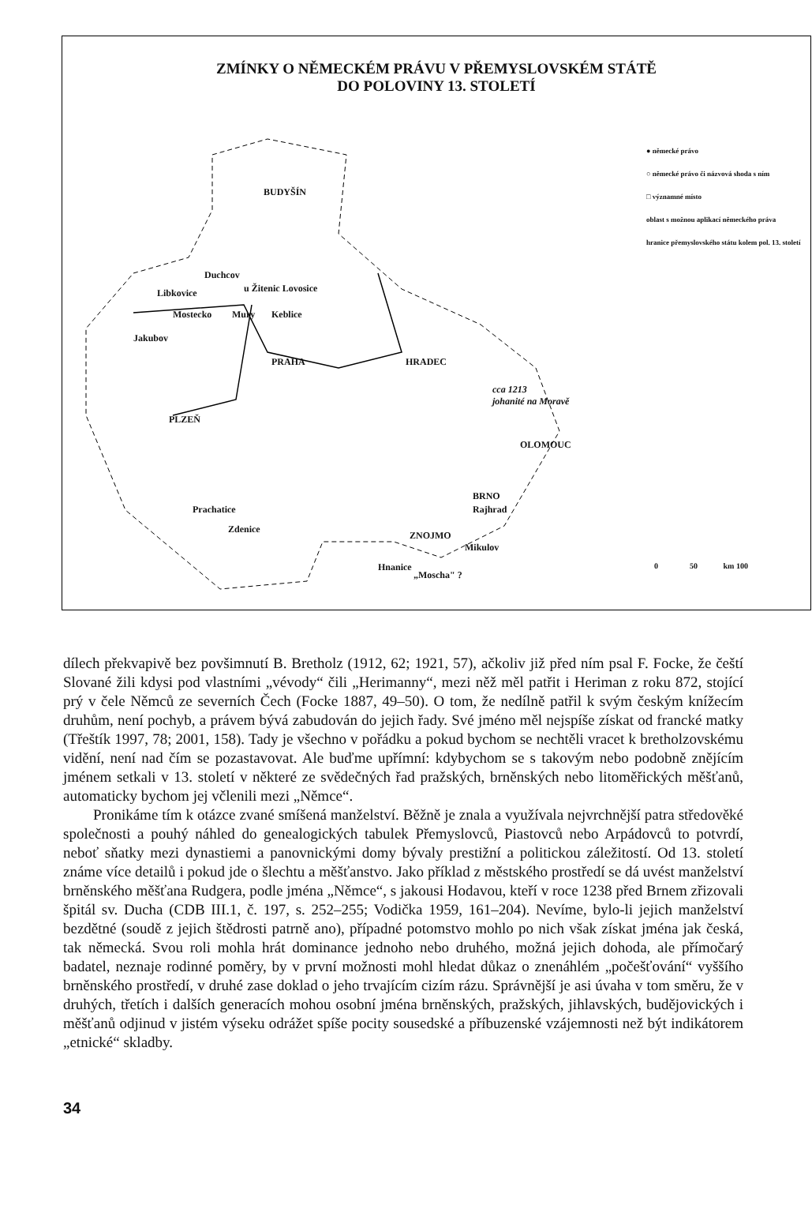ZMÍNKY O NĚMECKÉM PRÁVU V PŘEMYSLOVSKÉM STÁTĚ
DO POLOVINY 13. STOLETÍ
BUDYŠÍN
Duchcov
Libkovice u Žitenic Lovosice
Mostecko Mury Keblice
Jakubov
PRAHA HRADEC
cca 1213
johanité na Moravě
PLZEŇ
OLOMOUC
BRNO
Rajhrad Prachatice
Zdenice
ZNOJMO
Mikulov
Hnanice
„Moscha" ?
● německé právo
○ německé právo či názvová shoda s ním
□ významné místo
oblast s možnou aplikací německého práva
hranice přemyslovského státu kolem pol. 13. století
0 50 km 100
dílech překvapivě bez povšimnutí B. Bretholz (1912, 62; 1921, 57), ačkoliv již před ním psal F. Focke, že čeští Slované žili kdysi pod vlastními „vévody“ čili „Herimanny“, mezi něž měl patřit i Heriman z roku 872, stojící prý v čele Němců ze severních Čech (Focke 1887, 49–50). O tom, že nedílně patřil k svým českým knížecím druhům, není pochyb, a právem bývá zabudován do jejich řady. Své jméno měl nejspíše získat od francké matky (Třeštík 1997, 78; 2001, 158). Tady je všechno v pořádku a pokud bychom se nechtěli vracet k bretholzovskému vidění, není nad čím se pozastavovat. Ale buďme upřímní: kdybychom se s takovým nebo podobně znějícím jménem setkali v 13. století v některé ze svědečných řad pražských, brněnských nebo litoměřických měšťanů, automaticky bychom jej včlenili mezi „Němce“.
Pronikáme tím k otázce zvané smíšená manželství. Běžně je znala a využívala nejvrchnější patra středověké společnosti a pouhý náhled do genealogických tabulek Přemyslovců, Piastovců nebo Arpádovců to potvrdí, neboť sňatky mezi dynastiemi a panovnickými domy bývaly prestižní a politickou záležitostí. Od 13. století známe více detailů i pokud jde o šlechtu a měšťanstvo. Jako příklad z městského prostředí se dá uvést manželství brněnského měšťana Rudgera, podle jména „Němce“, s jakousi Hodavou, kteří v roce 1238 před Brnem zřizovali špitál sv. Ducha (CDB III.1, č. 197, s. 252–255; Vodička 1959, 161–204). Nevíme, bylo-li jejich manželství bezdětné (soudě z jejich štědrosti patrně ano), případné potomstvo mohlo po nich však získat jména jak česká, tak německá. Svou roli mohla hrát dominance jednoho nebo druhého, možná jejich dohoda, ale přímočarý badatel, neznaje rodinné poměry, by v první možnosti mohl hledat důkaz o znenáhlém „počešťování“ vyššího brněnského prostředí, v druhé zase doklad o jeho trvajícím cizím rázu. Správnější je asi úvaha v tom směru, že v druhých, třetích i dalších generacích mohou osobní jména brněnských, pražských, jihlavských, budějovických i měšťanů odjinud v jistém výseku odrážet spíše pocity sousedské a příbuzenské vzájemnosti než být indikátorem „etnické“ skladby.
34